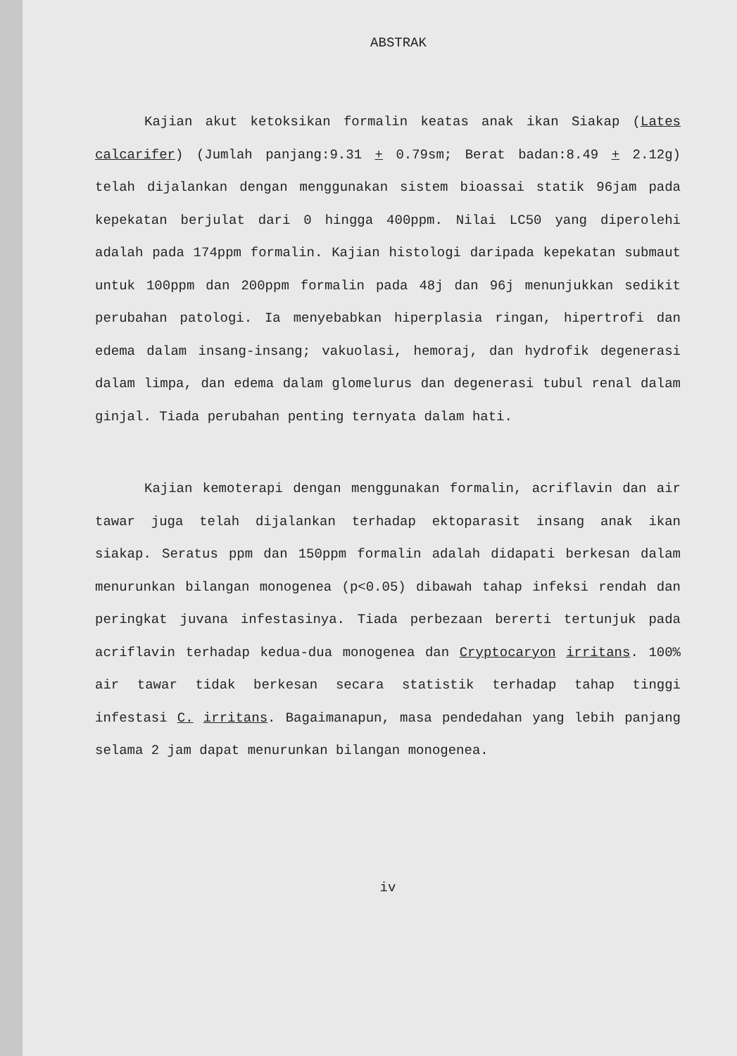ABSTRAK
Kajian akut ketoksikan formalin keatas anak ikan Siakap (Lates calcarifer) (Jumlah panjang:9.31 + 0.79sm; Berat badan:8.49 + 2.12g) telah dijalankan dengan menggunakan sistem bioassai statik 96jam pada kepekatan berjulat dari 0 hingga 400ppm. Nilai LC50 yang diperolehi adalah pada 174ppm formalin. Kajian histologi daripada kepekatan submaut untuk 100ppm dan 200ppm formalin pada 48j dan 96j menunjukkan sedikit perubahan patologi. Ia menyebabkan hiperplasia ringan, hipertrofi dan edema dalam insang-insang; vakuolasi, hemoraj, dan hydrofik degenerasi dalam limpa, dan edema dalam glomelurus dan degenerasi tubul renal dalam ginjal. Tiada perubahan penting ternyata dalam hati.
Kajian kemoterapi dengan menggunakan formalin, acriflavin dan air tawar juga telah dijalankan terhadap ektoparasit insang anak ikan siakap. Seratus ppm dan 150ppm formalin adalah didapati berkesan dalam menurunkan bilangan monogenea (p<0.05) dibawah tahap infeksi rendah dan peringkat juvana infestasinya. Tiada perbezaan bererti tertunjuk pada acriflavin terhadap kedua-dua monogenea dan Cryptocaryon irritans. 100% air tawar tidak berkesan secara statistik terhadap tahap tinggi infestasi C. irritans. Bagaimanapun, masa pendedahan yang lebih panjang selama 2 jam dapat menurunkan bilangan monogenea.
iv